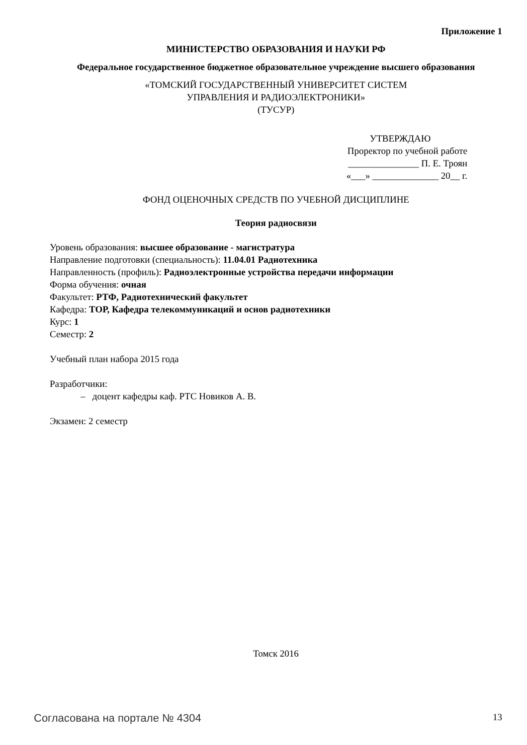Приложение 1
МИНИСТЕРСТВО ОБРАЗОВАНИЯ И НАУКИ РФ
Федеральное государственное бюджетное образовательное учреждение высшего образования
«ТОМСКИЙ ГОСУДАРСТВЕННЫЙ УНИВЕРСИТЕТ СИСТЕМ
УПРАВЛЕНИЯ И РАДИОЭЛЕКТРОНИКИ»
(ТУСУР)
УТВЕРЖДАЮ
Проректор по учебной работе
_______________ П. Е. Троян
«___» ______________ 20__ г.
ФОНД ОЦЕНОЧНЫХ СРЕДСТВ ПО УЧЕБНОЙ ДИСЦИПЛИНЕ
Теория радиосвязи
Уровень образования: высшее образование - магистратура
Направление подготовки (специальность): 11.04.01 Радиотехника
Направленность (профиль): Радиоэлектронные устройства передачи информации
Форма обучения: очная
Факультет: РТФ, Радиотехнический факультет
Кафедра: ТОР, Кафедра телекоммуникаций и основ радиотехники
Курс: 1
Семестр: 2
Учебный план набора 2015 года
Разработчики:
– доцент кафедры каф. РТС Новиков А. В.
Экзамен: 2 семестр
Томск 2016
Согласована на портале № 4304 13